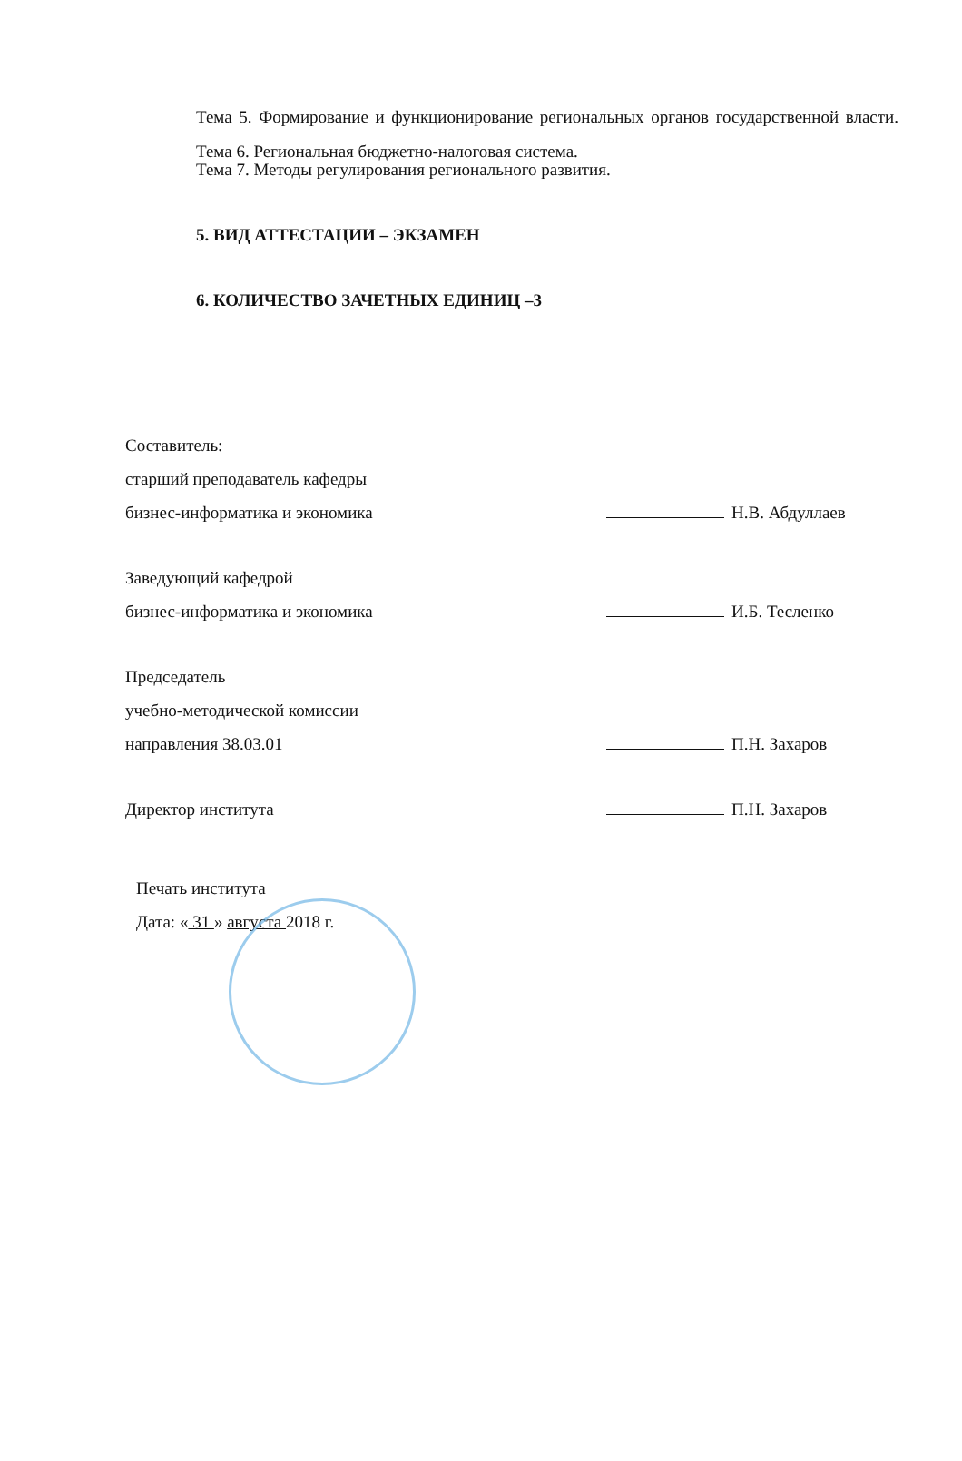Тема 5. Формирование и функционирование региональных органов государственной власти.
Тема 6. Региональная бюджетно-налоговая система.
Тема 7. Методы регулирования регионального развития.
5. ВИД АТТЕСТАЦИИ – ЭКЗАМЕН
6. КОЛИЧЕСТВО ЗАЧЕТНЫХ ЕДИНИЦ –3
Составитель:
старший преподаватель кафедры
бизнес-информатика и экономика
Н.В. Абдуллаев
Заведующий кафедрой
бизнес-информатика и экономика
И.Б. Тесленко
Председатель
учебно-методической комиссии
направления 38.03.01
П.Н. Захаров
Директор института П.Н. Захаров
Печать института
Дата: « 31 » августа 2018 г.